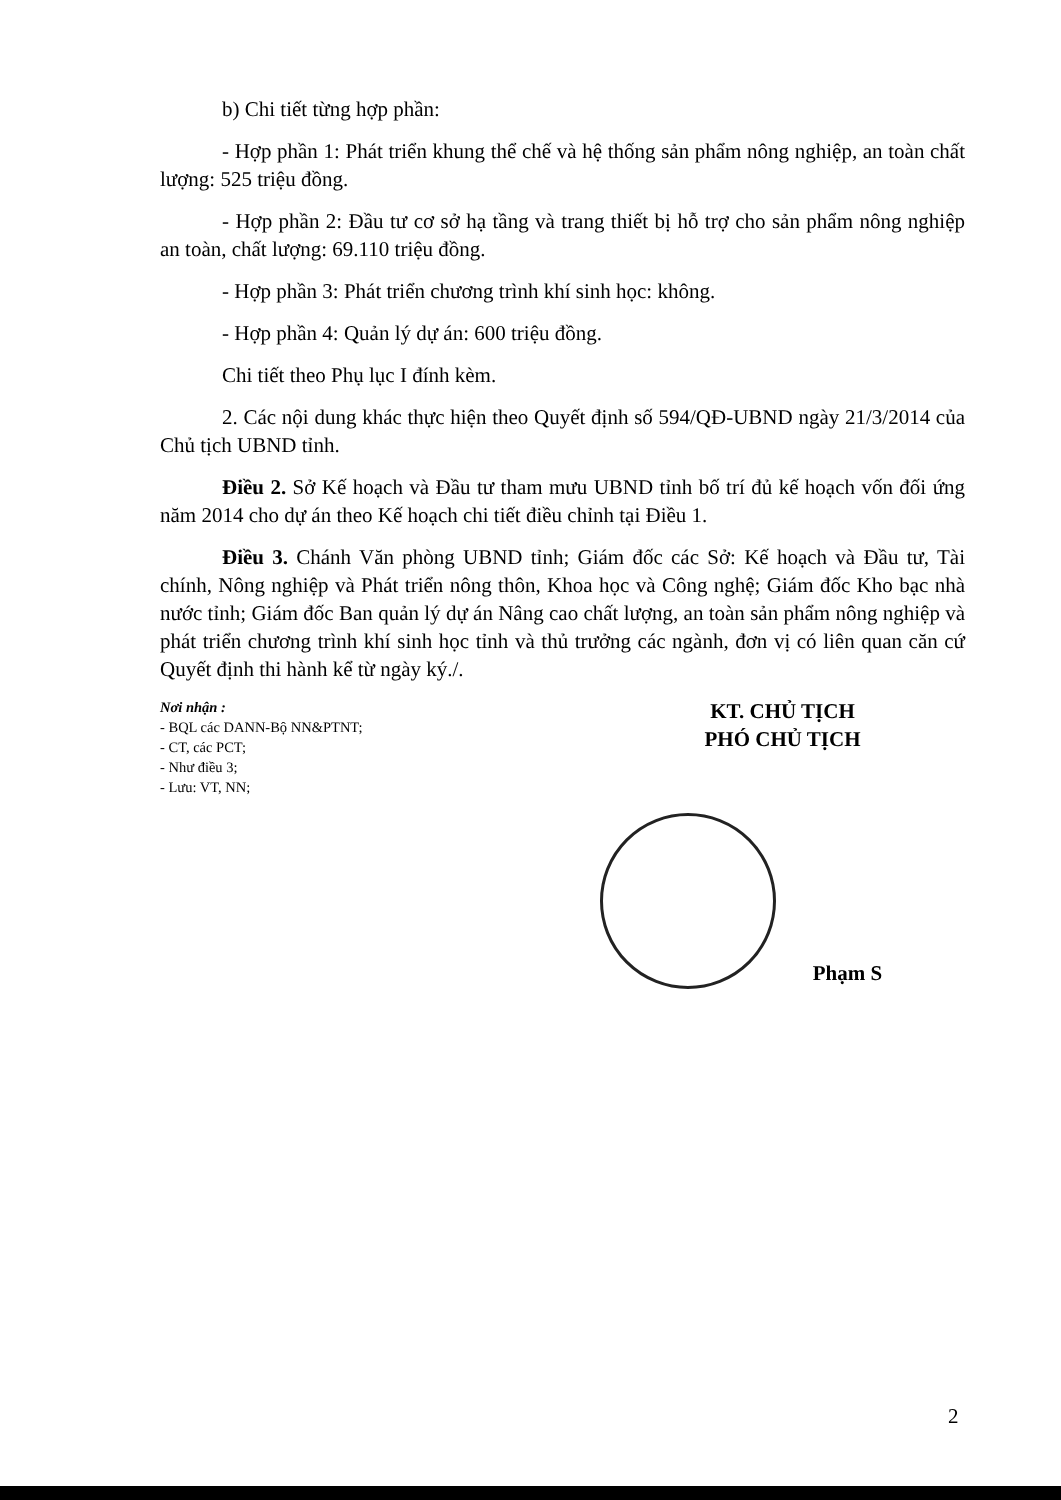b) Chi tiết từng hợp phần:
- Hợp phần 1: Phát triển khung thể chế và hệ thống sản phẩm nông nghiệp, an toàn chất lượng: 525 triệu đồng.
- Hợp phần 2: Đầu tư cơ sở hạ tầng và trang thiết bị hỗ trợ cho sản phẩm nông nghiệp an toàn, chất lượng: 69.110 triệu đồng.
- Hợp phần 3: Phát triển chương trình khí sinh học: không.
- Hợp phần 4: Quản lý dự án: 600 triệu đồng.
Chi tiết theo Phụ lục I đính kèm.
2. Các nội dung khác thực hiện theo Quyết định số 594/QĐ-UBND ngày 21/3/2014 của Chủ tịch UBND tỉnh.
Điều 2. Sở Kế hoạch và Đầu tư tham mưu UBND tỉnh bố trí đủ kế hoạch vốn đối ứng năm 2014 cho dự án theo Kế hoạch chi tiết điều chỉnh tại Điều 1.
Điều 3. Chánh Văn phòng UBND tỉnh; Giám đốc các Sở: Kế hoạch và Đầu tư, Tài chính, Nông nghiệp và Phát triển nông thôn, Khoa học và Công nghệ; Giám đốc Kho bạc nhà nước tỉnh; Giám đốc Ban quản lý dự án Nâng cao chất lượng, an toàn sản phẩm nông nghiệp và phát triển chương trình khí sinh học tỉnh và thủ trưởng các ngành, đơn vị có liên quan căn cứ Quyết định thi hành kể từ ngày ký./.
Nơi nhận :
- BQL các DANN-Bộ NN&PTNT;
- CT, các PCT;
- Như điều 3;
- Lưu: VT, NN;
KT. CHỦ TỊCH
PHÓ CHỦ TỊCH
Phạm S
2